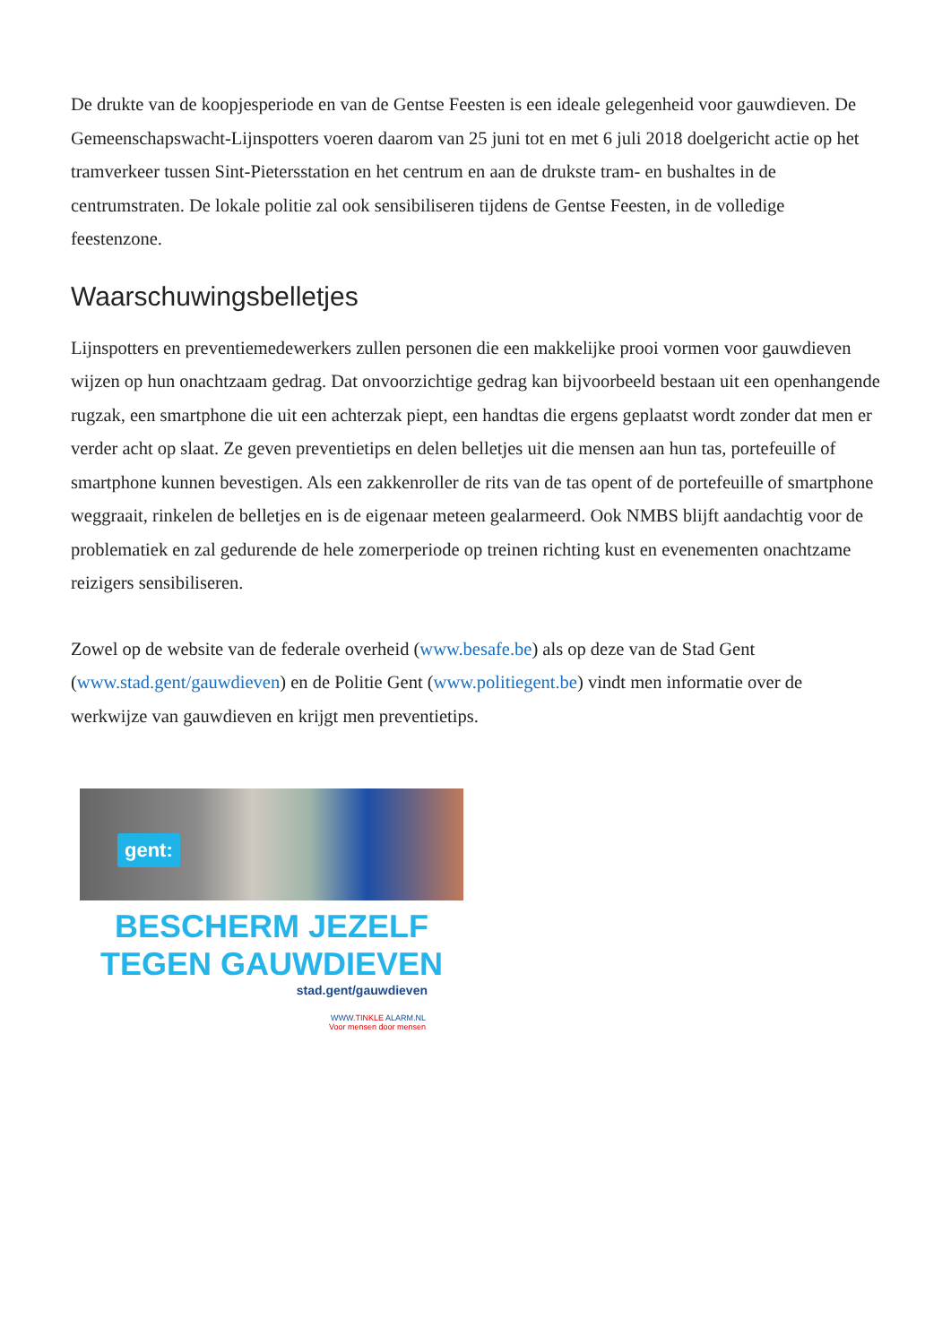De drukte van de koopjesperiode en van de Gentse Feesten is een ideale gelegenheid voor gauwdieven. De Gemeenschapswacht-Lijnspotters voeren daarom van 25 juni tot en met 6 juli 2018 doelgericht actie op het tramverkeer tussen Sint-Pietersstation en het centrum en aan de drukste tram- en bushaltes in de centrumstraten. De lokale politie zal ook sensibiliseren tijdens de Gentse Feesten, in de volledige feestenzone.
Waarschuwingsbelletjes
Lijnspotters en preventiemedewerkers zullen personen die een makkelijke prooi vormen voor gauwdieven wijzen op hun onachtzaam gedrag. Dat onvoorzichtige gedrag kan bijvoorbeeld bestaan uit een openhangende rugzak, een smartphone die uit een achterzak piept, een handtas die ergens geplaatst wordt zonder dat men er verder acht op slaat. Ze geven preventietips en delen belletjes uit die mensen aan hun tas, portefeuille of smartphone kunnen bevestigen. Als een zakkenroller de rits van de tas opent of de portefeuille of smartphone weggraait, rinkelen de belletjes en is de eigenaar meteen gealarmeerd. Ook NMBS blijft aandachtig voor de problematiek en zal gedurende de hele zomerperiode op treinen richting kust en evenementen onachtzame reizigers sensibiliseren.
Zowel op de website van de federale overheid (www.besafe.be) als op deze van de Stad Gent (www.stad.gent/gauwdieven) en de Politie Gent (www.politiegent.be) vindt men informatie over de werkwijze van gauwdieven en krijgt men preventietips.
gent:
BESCHERM JEZELF
TEGEN GAUWDIEVEN
stad.gent/gauwdieven
WWW.TINKLE ALARM.NL
Voor mensen door mensen